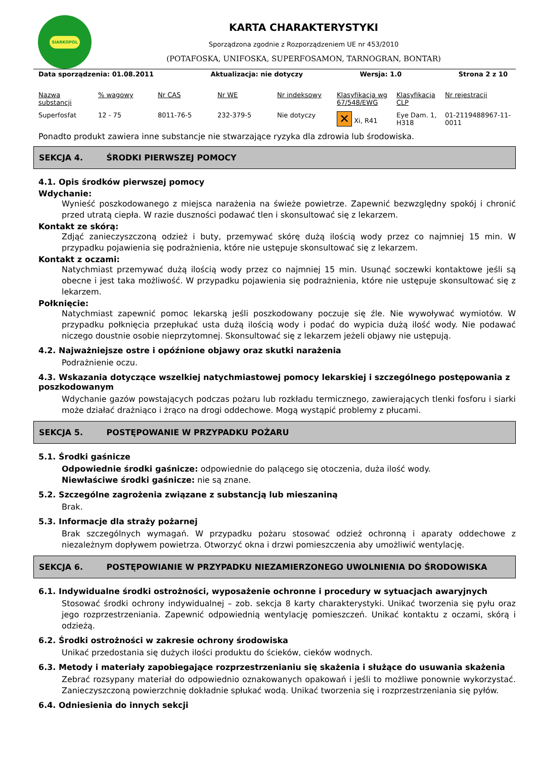SIARKOPOL
KARTA CHARAKTERYSTYKI
Sporządzona zgodnie z Rozporządzeniem UE nr 453/2010
(POTAFOSKA, UNIFOSKA, SUPERFOSAMON, TARNOGRAN, BONTAR)
Data sporządzenia: 01.08.2011 Aktualizacja: nie dotyczy Wersja: 1.0 Strona 2 z 10
| Nazwa substancji | % wagowy | Nr CAS | Nr WE | Nr indeksowy | Klasyfikacja wg 67/548/EWG | Klasyfikacja CLP | Nr rejestracji |
| --- | --- | --- | --- | --- | --- | --- | --- |
| Superfosfat | 12 - 75 | 8011-76-5 | 232-379-5 | Nie dotyczy | ✕ Xi, R41 | Eye Dam. 1, H318 | 01-2119488967-11-0011 |
Ponadto produkt zawiera inne substancje nie stwarzające ryzyka dla zdrowia lub środowiska.
SEKCJA 4. ŚRODKI PIERWSZEJ POMOCY
4.1. Opis środków pierwszej pomocy
Wdychanie:
Wynieść poszkodowanego z miejsca narażenia na świeże powietrze. Zapewnić bezwzględny spokój i chronić przed utratą ciepła. W razie duszności podawać tlen i skonsultować się z lekarzem.
Kontakt ze skórą:
Zdjąć zanieczyszczoną odzież i buty, przemywać skórę dużą ilością wody przez co najmniej 15 min. W przypadku pojawienia się podrażnienia, które nie ustępuje skonsultować się z lekarzem.
Kontakt z oczami:
Natychmiast przemywać dużą ilością wody przez co najmniej 15 min. Usunąć soczewki kontaktowe jeśli są obecne i jest taka możliwość. W przypadku pojawienia się podrażnienia, które nie ustępuje skonsultować się z lekarzem.
Połknięcie:
Natychmiast zapewnić pomoc lekarską jeśli poszkodowany poczuje się źle. Nie wywoływać wymiotów. W przypadku połknięcia przepłukać usta dużą ilością wody i podać do wypicia dużą ilość wody. Nie podawać niczego doustnie osobie nieprzytomnej. Skonsultować się z lekarzem jeżeli objawy nie ustępują.
4.2. Najważniejsze ostre i opóźnione objawy oraz skutki narażenia
Podrażnienie oczu.
4.3. Wskazania dotyczące wszelkiej natychmiastowej pomocy lekarskiej i szczególnego postępowania z poszkodowanym
Wdychanie gazów powstających podczas pożaru lub rozkładu termicznego, zawierających tlenki fosforu i siarki może działać drażniąco i żrąco na drogi oddechowe. Mogą wystąpić problemy z płucami.
SEKCJA 5. POSTĘPOWANIE W PRZYPADKU POŻARU
5.1. Środki gaśnicze
Odpowiednie środki gaśnicze: odpowiednie do palącego się otoczenia, duża ilość wody.
Niewłaściwe środki gaśnicze: nie są znane.
5.2. Szczególne zagrożenia związane z substancją lub mieszaniną
Brak.
5.3. Informacje dla straży pożarnej
Brak szczególnych wymagań. W przypadku pożaru stosować odzież ochronną i aparaty oddechowe z niezależnym dopływem powietrza. Otworzyć okna i drzwi pomieszczenia aby umożliwić wentylację.
SEKCJA 6. POSTĘPOWIANIE W PRZYPADKU NIEZAMIERZONEGO UWOLNIENIA DO ŚRODOWISKA
6.1. Indywidualne środki ostrożności, wyposażenie ochronne i procedury w sytuacjach awaryjnych
Stosować środki ochrony indywidualnej – zob. sekcja 8 karty charakterystyki. Unikać tworzenia się pyłu oraz jego rozprzestrzeniania. Zapewnić odpowiednią wentylację pomieszczeń. Unikać kontaktu z oczami, skórą i odzieżą.
6.2. Środki ostrożności w zakresie ochrony środowiska
Unikać przedostania się dużych ilości produktu do ścieków, cieków wodnych.
6.3. Metody i materiały zapobiegające rozprzestrzenianiu się skażenia i służące do usuwania skażenia
Zebrać rozsypany materiał do odpowiednio oznakowanych opakowań i jeśli to możliwe ponownie wykorzystać. Zanieczyszczoną powierzchnię dokładnie spłukać wodą. Unikać tworzenia się i rozprzestrzeniania się pyłów.
6.4. Odniesienia do innych sekcji